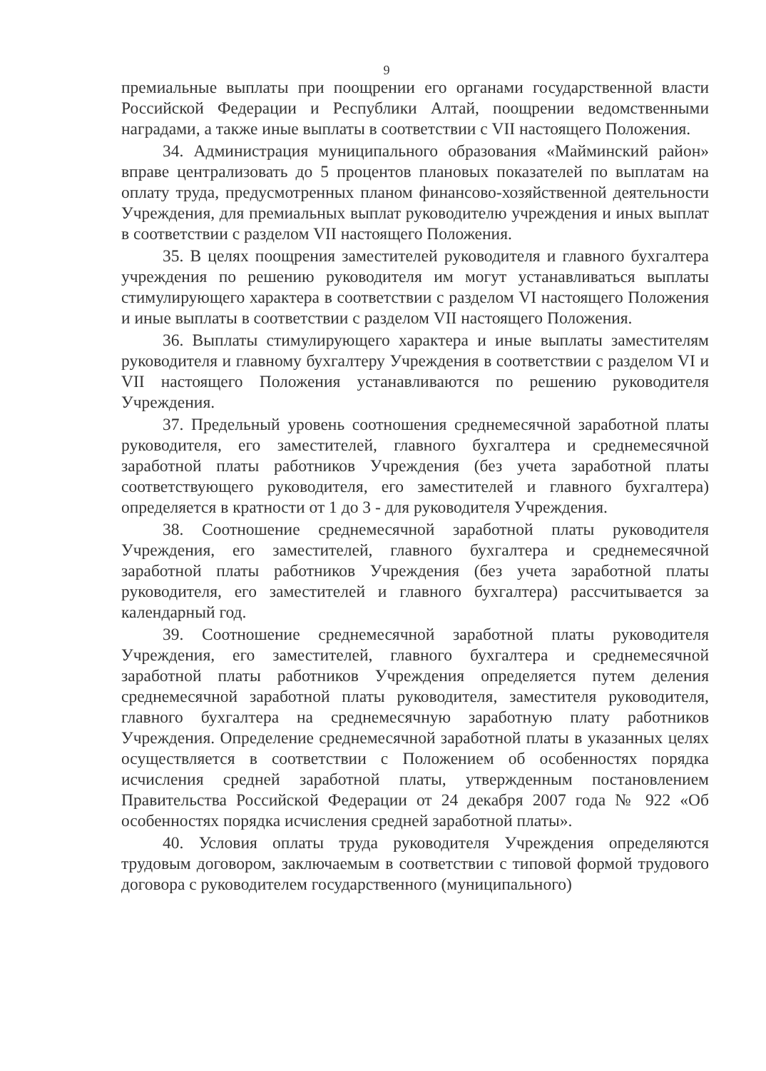9
премиальные выплаты при поощрении его органами государственной власти Российской Федерации и Республики Алтай, поощрении ведомственными наградами, а также иные выплаты в соответствии с VII настоящего Положения.
34. Администрация муниципального образования «Майминский район» вправе централизовать до 5 процентов плановых показателей по выплатам на оплату труда, предусмотренных планом финансово-хозяйственной деятельности Учреждения, для премиальных выплат руководителю учреждения и иных выплат в соответствии с разделом VII настоящего Положения.
35. В целях поощрения заместителей руководителя и главного бухгалтера учреждения по решению руководителя им могут устанавливаться выплаты стимулирующего характера в соответствии с разделом VI настоящего Положения и иные выплаты в соответствии с разделом VII настоящего Положения.
36. Выплаты стимулирующего характера и иные выплаты заместителям руководителя и главному бухгалтеру Учреждения в соответствии с разделом VI и VII настоящего Положения устанавливаются по решению руководителя Учреждения.
37. Предельный уровень соотношения среднемесячной заработной платы руководителя, его заместителей, главного бухгалтера и среднемесячной заработной платы работников Учреждения (без учета заработной платы соответствующего руководителя, его заместителей и главного бухгалтера) определяется в кратности от 1 до 3 - для руководителя Учреждения.
38. Соотношение среднемесячной заработной платы руководителя Учреждения, его заместителей, главного бухгалтера и среднемесячной заработной платы работников Учреждения (без учета заработной платы руководителя, его заместителей и главного бухгалтера) рассчитывается за календарный год.
39. Соотношение среднемесячной заработной платы руководителя Учреждения, его заместителей, главного бухгалтера и среднемесячной заработной платы работников Учреждения определяется путем деления среднемесячной заработной платы руководителя, заместителя руководителя, главного бухгалтера на среднемесячную заработную плату работников Учреждения. Определение среднемесячной заработной платы в указанных целях осуществляется в соответствии с Положением об особенностях порядка исчисления средней заработной платы, утвержденным постановлением Правительства Российской Федерации от 24 декабря 2007 года № 922 «Об особенностях порядка исчисления средней заработной платы».
40. Условия оплаты труда руководителя Учреждения определяются трудовым договором, заключаемым в соответствии с типовой формой трудового договора с руководителем государственного (муниципального)